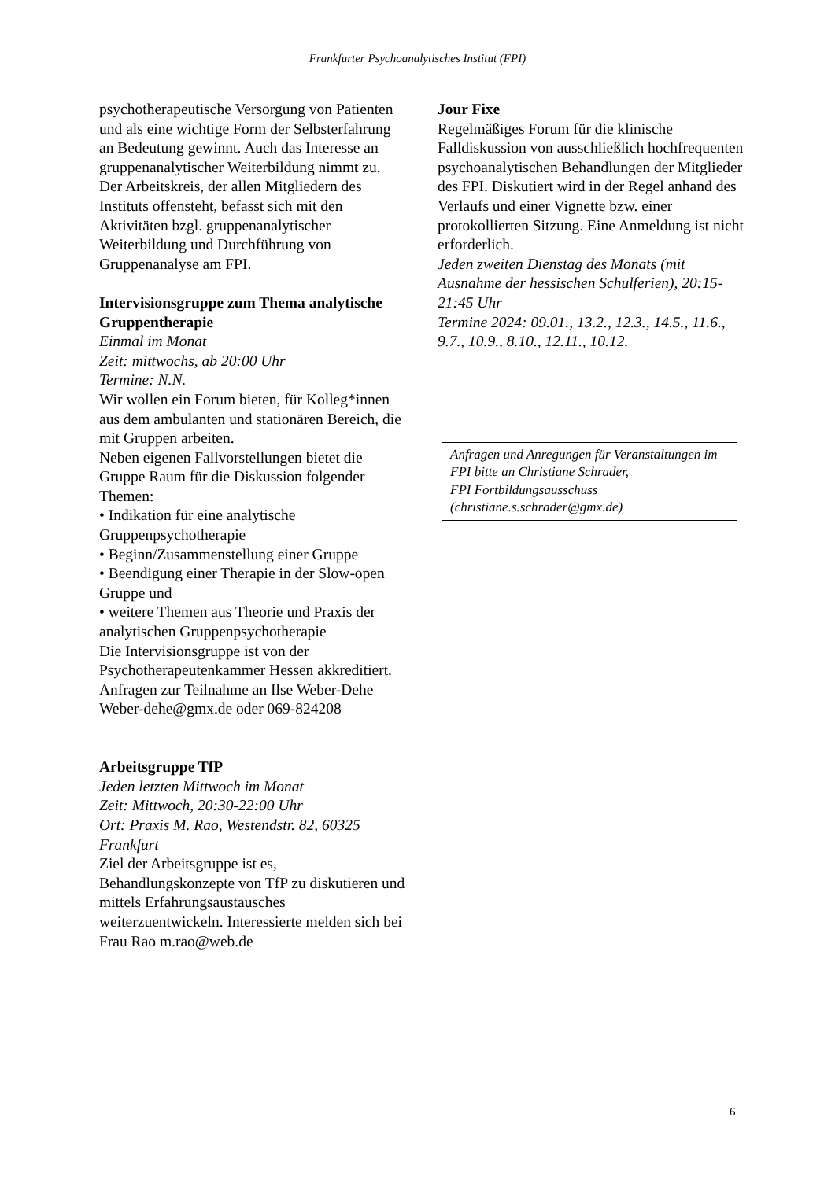Frankfurter Psychoanalytisches Institut (FPI)
psychotherapeutische Versorgung von Patienten und als eine wichtige Form der Selbsterfahrung an Bedeutung gewinnt. Auch das Interesse an gruppenanalytischer Weiterbildung nimmt zu.
Der Arbeitskreis, der allen Mitgliedern des Instituts offensteht, befasst sich mit den Aktivitäten bzgl. gruppenanalytischer Weiterbildung und Durchführung von Gruppenanalyse am FPI.
Intervisionsgruppe zum Thema analytische Gruppentherapie
Einmal im Monat
Zeit: mittwochs, ab 20:00 Uhr
Termine: N.N.
Wir wollen ein Forum bieten, für Kolleg*innen aus dem ambulanten und stationären Bereich, die mit Gruppen arbeiten.
Neben eigenen Fallvorstellungen bietet die Gruppe Raum für die Diskussion folgender Themen:
• Indikation für eine analytische Gruppenpsychotherapie
• Beginn/Zusammenstellung einer Gruppe
• Beendigung einer Therapie in der Slow-open Gruppe und
• weitere Themen aus Theorie und Praxis der analytischen Gruppenpsychotherapie
Die Intervisionsgruppe ist von der Psychotherapeutenkammer Hessen akkreditiert.
Anfragen zur Teilnahme an Ilse Weber-Dehe Weber-dehe@gmx.de oder 069-824208
Arbeitsgruppe TfP
Jeden letzten Mittwoch im Monat
Zeit: Mittwoch, 20:30-22:00 Uhr
Ort: Praxis M. Rao, Westendstr. 82, 60325 Frankfurt
Ziel der Arbeitsgruppe ist es, Behandlungskonzepte von TfP zu diskutieren und mittels Erfahrungsaustausches weiterzuentwickeln. Interessierte melden sich bei Frau Rao m.rao@web.de
Jour Fixe
Regelmäßiges Forum für die klinische Falldiskussion von ausschließlich hochfrequenten psychoanalytischen Behandlungen der Mitglieder des FPI. Diskutiert wird in der Regel anhand des Verlaufs und einer Vignette bzw. einer protokollierten Sitzung. Eine Anmeldung ist nicht erforderlich.
Jeden zweiten Dienstag des Monats (mit Ausnahme der hessischen Schulferien), 20:15-21:45 Uhr
Termine 2024: 09.01., 13.2., 12.3., 14.5., 11.6., 9.7., 10.9., 8.10., 12.11., 10.12.
Anfragen und Anregungen für Veranstaltungen im FPI bitte an Christiane Schrader,
FPI Fortbildungsausschuss
(christiane.s.schrader@gmx.de)
6